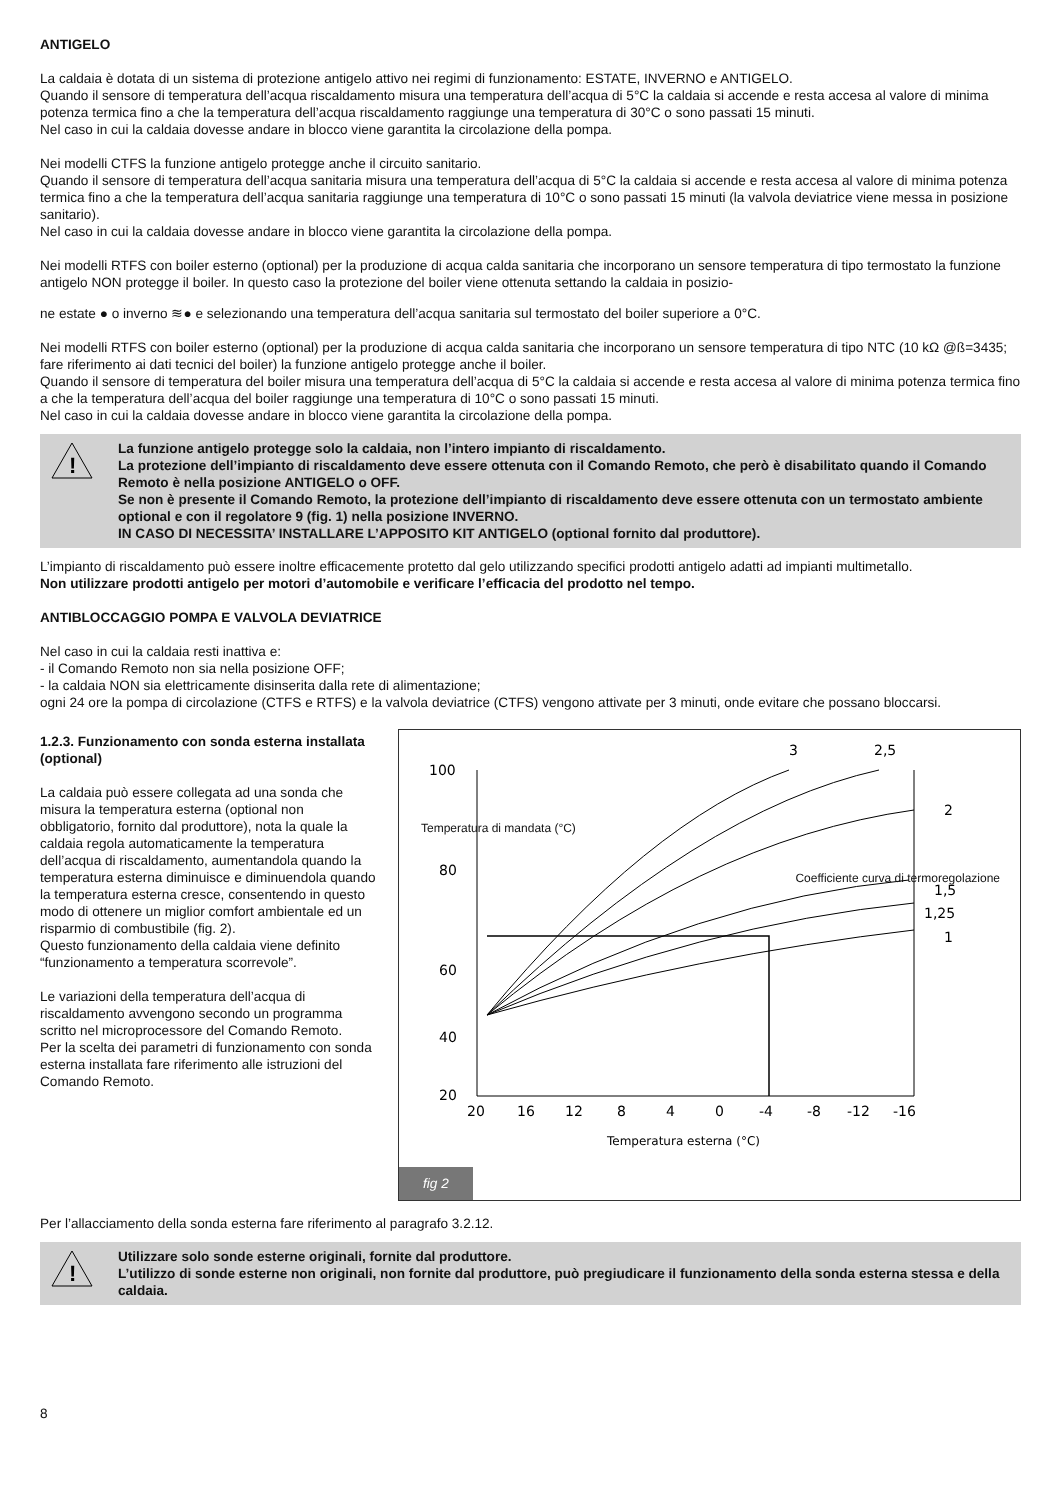ANTIGELO
La caldaia è dotata di un sistema di protezione antigelo attivo nei regimi di funzionamento: ESTATE, INVERNO e ANTIGELO.
Quando il sensore di temperatura dell’acqua riscaldamento misura una temperatura dell’acqua di 5°C la caldaia si accende e resta accesa al valore di minima potenza termica fino a che la temperatura dell’acqua riscaldamento raggiunge una temperatura di 30°C o sono passati 15 minuti.
Nel caso in cui la caldaia dovesse andare in blocco viene garantita la circolazione della pompa.
Nei modelli CTFS la funzione antigelo protegge anche il circuito sanitario.
Quando il sensore di temperatura dell’acqua sanitaria misura una temperatura dell’acqua di 5°C la caldaia si accende e resta accesa al valore di minima potenza termica fino a che la temperatura dell’acqua sanitaria raggiunge una temperatura di 10°C o sono passati 15 minuti (la valvola deviatrice viene messa in posizione sanitario).
Nel caso in cui la caldaia dovesse andare in blocco viene garantita la circolazione della pompa.
Nei modelli RTFS con boiler esterno (optional) per la produzione di acqua calda sanitaria che incorporano un sensore temperatura di tipo termostato la funzione antigelo NON protegge il boiler. In questo caso la protezione del boiler viene ottenuta settando la caldaia in posizio-
ne estate ● o inverno ≋● e selezionando una temperatura dell’acqua sanitaria sul termostato del boiler superiore a 0°C.
Nei modelli RTFS con boiler esterno (optional) per la produzione di acqua calda sanitaria che incorporano un sensore temperatura di tipo NTC (10 kΩ @ß=3435; fare riferimento ai dati tecnici del boiler) la funzione antigelo protegge anche il boiler.
Quando il sensore di temperatura del boiler misura una temperatura dell’acqua di 5°C la caldaia si accende e resta accesa al valore di minima potenza termica fino a che la temperatura dell’acqua del boiler raggiunge una temperatura di 10°C o sono passati 15 minuti.
Nel caso in cui la caldaia dovesse andare in blocco viene garantita la circolazione della pompa.
!
La funzione antigelo protegge solo la caldaia, non l’intero impianto di riscaldamento.
La protezione dell’impianto di riscaldamento deve essere ottenuta con il Comando Remoto, che però è disabilitato quando il Comando Remoto è nella posizione ANTIGELO o OFF.
Se non è presente il Comando Remoto, la protezione dell’impianto di riscaldamento deve essere ottenuta con un termostato ambiente optional e con il regolatore 9 (fig. 1) nella posizione INVERNO.
IN CASO DI NECESSITA’ INSTALLARE L’APPOSITO KIT ANTIGELO (optional fornito dal produttore).
L’impianto di riscaldamento può essere inoltre efficacemente protetto dal gelo utilizzando specifici prodotti antigelo adatti ad impianti multimetallo.
Non utilizzare prodotti antigelo per motori d’automobile e verificare l’efficacia del prodotto nel tempo.
ANTIBLOCCAGGIO POMPA E VALVOLA DEVIATRICE
Nel caso in cui la caldaia resti inattiva e:
- il Comando Remoto non sia nella posizione OFF;
- la caldaia NON sia elettricamente disinserita dalla rete di alimentazione;
ogni 24 ore la pompa di circolazione (CTFS e RTFS) e la valvola deviatrice (CTFS) vengono attivate per 3 minuti, onde evitare che possano bloccarsi.
1.2.3. Funzionamento con sonda esterna installata (optional)
La caldaia può essere collegata ad una sonda che misura la temperatura esterna (optional non obbligatorio, fornito dal produttore), nota la quale la caldaia regola automaticamente la temperatura dell’acqua di riscaldamento, aumentandola quando la temperatura esterna diminuisce e diminuendola quando la temperatura esterna cresce, consentendo in questo modo di ottenere un miglior comfort ambientale ed un risparmio di combustibile (fig. 2).
Questo funzionamento della caldaia viene definito “funzionamento a temperatura scorrevole”.
Le variazioni della temperatura dell’acqua di riscaldamento avvengono secondo un programma scritto nel microprocessore del Comando Remoto.
Per la scelta dei parametri di funzionamento con sonda esterna installata fare riferimento alle istruzioni del Comando Remoto.
100
80
60
40
20
20
16
12
8
4
0
-4
-8
-12
-16
Temperatura esterna (°C)
3
2,5
2
1,5
1,25
1
Temperatura di mandata (°C)
Coefficiente curva di termoregolazione
fig 2
Per l’allacciamento della sonda esterna fare riferimento al paragrafo 3.2.12.
!
Utilizzare solo sonde esterne originali, fornite dal produttore.
L’utilizzo di sonde esterne non originali, non fornite dal produttore, può pregiudicare il funzionamento della sonda esterna stessa e della caldaia.
8